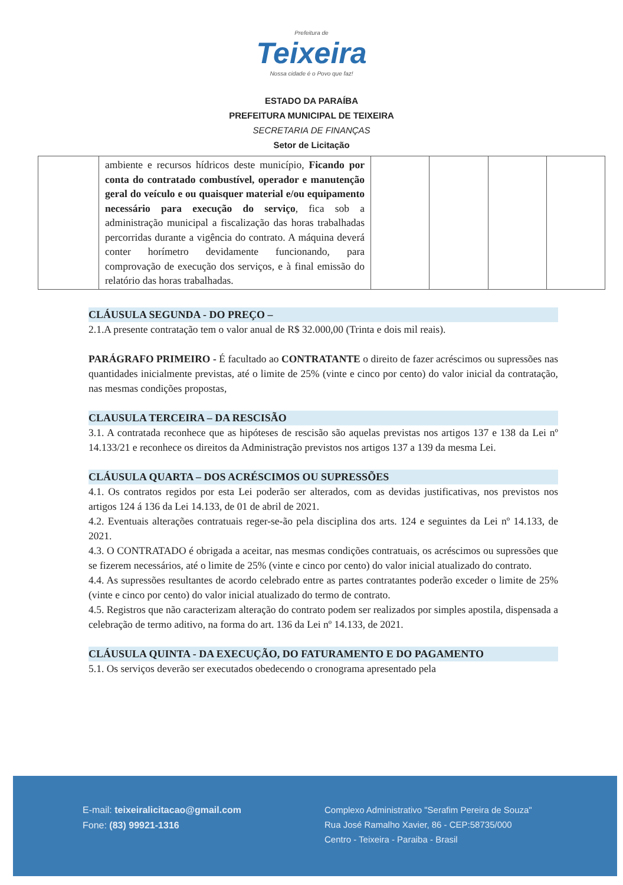Prefeitura de
Teixeira
Nossa cidade é o Povo que faz!
ESTADO DA PARAÍBA
PREFEITURA MUNICIPAL DE TEIXEIRA
SECRETARIA DE FINANÇAS
Setor de Licitação
| | ambiente e recursos hídricos deste município, Ficando por conta do contratado combustível, operador e manutenção geral do veículo e ou quaisquer material e/ou equipamento necessário para execução do serviço , fica sob a administração municipal a fiscalização das horas trabalhadas percorridas durante a vigência do contrato. A máquina deverá conter horímetro devidamente funcionando, para comprovação de execução dos serviços, e à final emissão do relatório das horas trabalhadas. | | | | |
CLÁUSULA SEGUNDA - DO PREÇO –
2.1.A presente contratação tem o valor anual de R$ 32.000,00 (Trinta e dois mil reais).
PARÁGRAFO PRIMEIRO - É facultado ao CONTRATANTE o direito de fazer acréscimos ou supressões nas quantidades inicialmente previstas, até o limite de 25% (vinte e cinco por cento) do valor inicial da contratação, nas mesmas condições propostas,
CLAUSULA TERCEIRA – DA RESCISÃO
3.1. A contratada reconhece que as hipóteses de rescisão são aquelas previstas nos artigos 137 e 138 da Lei nº 14.133/21 e reconhece os direitos da Administração previstos nos artigos 137 a 139 da mesma Lei.
CLÁUSULA QUARTA – DOS ACRÉSCIMOS OU SUPRESSÕES
4.1. Os contratos regidos por esta Lei poderão ser alterados, com as devidas justificativas, nos previstos nos artigos 124 á 136 da Lei 14.133, de 01 de abril de 2021.
4.2. Eventuais alterações contratuais reger-se-ão pela disciplina dos arts. 124 e seguintes da Lei nº 14.133, de 2021.
4.3. O CONTRATADO é obrigada a aceitar, nas mesmas condições contratuais, os acréscimos ou supressões que se fizerem necessários, até o limite de 25% (vinte e cinco por cento) do valor inicial atualizado do contrato.
4.4. As supressões resultantes de acordo celebrado entre as partes contratantes poderão exceder o limite de 25% (vinte e cinco por cento) do valor inicial atualizado do termo de contrato.
4.5. Registros que não caracterizam alteração do contrato podem ser realizados por simples apostila, dispensada a celebração de termo aditivo, na forma do art. 136 da Lei nº 14.133, de 2021.
CLÁUSULA QUINTA - DA EXECUÇÃO, DO FATURAMENTO E DO PAGAMENTO
5.1. Os serviços deverão ser executados obedecendo o cronograma apresentado pela
E-mail: teixeiralicitacao@gmail.com
Fone: (83) 99921-1316
Complexo Administrativo "Serafim Pereira de Souza"
Rua José Ramalho Xavier, 86 - CEP:58735/000
Centro - Teixeira - Paraiba - Brasil